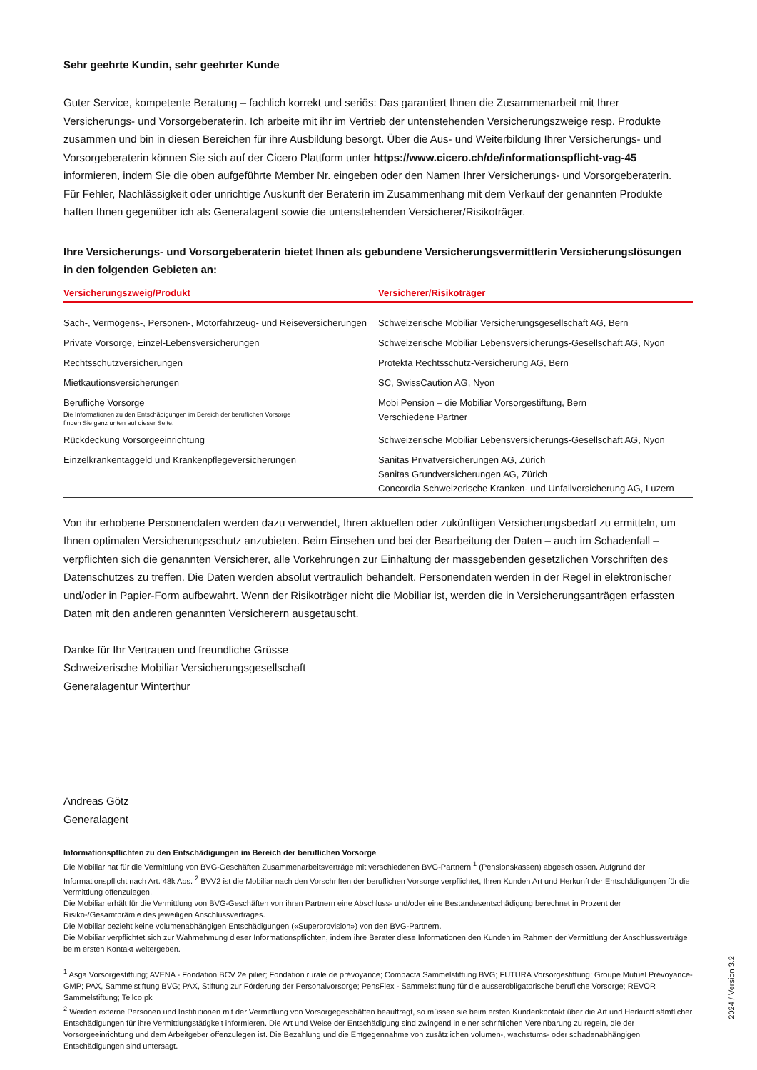Sehr geehrte Kundin, sehr geehrter Kunde
Guter Service, kompetente Beratung – fachlich korrekt und seriös: Das garantiert Ihnen die Zusammenarbeit mit Ihrer Versicherungs- und Vorsorgeberaterin. Ich arbeite mit ihr im Vertrieb der untenstehenden Versicherungszweige resp. Produkte zusammen und bin in diesen Bereichen für ihre Ausbildung besorgt. Über die Aus- und Weiterbildung Ihrer Versicherungs- und Vorsorgeberaterin können Sie sich auf der Cicero Plattform unter https://www.cicero.ch/de/informationspflicht-vag-45 informieren, indem Sie die oben aufgeführte Member Nr. eingeben oder den Namen Ihrer Versicherungs- und Vorsorgeberaterin.
Für Fehler, Nachlässigkeit oder unrichtige Auskunft der Beraterin im Zusammenhang mit dem Verkauf der genannten Produkte haften Ihnen gegenüber ich als Generalagent sowie die untenstehenden Versicherer/Risikoträger.
Ihre Versicherungs- und Vorsorgeberaterin bietet Ihnen als gebundene Versicherungsvermittlerin Versicherungslösungen in den folgenden Gebieten an:
| Versicherungszweig/Produkt | Versicherer/Risikoträger |
| --- | --- |
| Sach-, Vermögens-, Personen-, Motorfahrzeug- und Reiseversicherungen | Schweizerische Mobiliar Versicherungsgesellschaft AG, Bern |
| Private Vorsorge, Einzel-Lebensversicherungen | Schweizerische Mobiliar Lebensversicherungs-Gesellschaft AG, Nyon |
| Rechtsschutzversicherungen | Protekta Rechtsschutz-Versicherung AG, Bern |
| Mietkautionsversicherungen | SC, SwissCaution AG, Nyon |
| Berufliche Vorsorge Die Informationen zu den Entschädigungen im Bereich der beruflichen Vorsorge finden Sie ganz unten auf dieser Seite. | Mobi Pension – die Mobiliar Vorsorgestiftung, Bern Verschiedene Partner |
| Rückdeckung Vorsorgeeinrichtung | Schweizerische Mobiliar Lebensversicherungs-Gesellschaft AG, Nyon |
| Einzelkrankentaggeld und Krankenpflegeversicherungen | Sanitas Privatversicherungen AG, Zürich Sanitas Grundversicherungen AG, Zürich Concordia Schweizerische Kranken- und Unfallversicherung AG, Luzern |
Von ihr erhobene Personendaten werden dazu verwendet, Ihren aktuellen oder zukünftigen Versicherungsbedarf zu ermitteln, um Ihnen optimalen Versicherungsschutz anzubieten. Beim Einsehen und bei der Bearbeitung der Daten – auch im Schadenfall – verpflichten sich die genannten Versicherer, alle Vorkehrungen zur Einhaltung der massgebenden gesetzlichen Vorschriften des Datenschutzes zu treffen. Die Daten werden absolut vertraulich behandelt. Personendaten werden in der Regel in elektronischer und/oder in Papier-Form aufbewahrt. Wenn der Risikoträger nicht die Mobiliar ist, werden die in Versicherungsanträgen erfassten Daten mit den anderen genannten Versicherern ausgetauscht.
Danke für Ihr Vertrauen und freundliche Grüsse
Schweizerische Mobiliar Versicherungsgesellschaft
Generalagentur Winterthur
Andreas Götz
Generalagent
Informationspflichten zu den Entschädigungen im Bereich der beruflichen Vorsorge
Die Mobiliar hat für die Vermittlung von BVG-Geschäften Zusammenarbeitsverträge mit verschiedenen BVG-Partnern <sup>1</sup> (Pensionskassen) abgeschlossen. Aufgrund der Informationspflicht nach Art. 48k Abs. <sup>2</sup> BVV2 ist die Mobiliar nach den Vorschriften der beruflichen Vorsorge verpflichtet, Ihren Kunden Art und Herkunft der Entschädigungen für die Vermittlung offenzulegen.
Die Mobiliar erhält für die Vermittlung von BVG-Geschäften von ihren Partnern eine Abschluss- und/oder eine Bestandesentschädigung berechnet in Prozent der Risiko-/Gesamtprämie des jeweiligen Anschlussvertrages.
Die Mobiliar bezieht keine volumenabhängigen Entschädigungen («Superprovision») von den BVG-Partnern.
Die Mobiliar verpflichtet sich zur Wahrnehmung dieser Informationspflichten, indem ihre Berater diese Informationen den Kunden im Rahmen der Vermittlung der Anschlussverträge beim ersten Kontakt weitergeben.
<sup>1</sup> Asga Vorsorgestiftung; AVENA - Fondation BCV 2e pilier; Fondation rurale de prévoyance; Compacta Sammelstiftung BVG; FUTURA Vorsorgestiftung; Groupe Mutuel Prévoyance-GMP; PAX, Sammelstiftung BVG; PAX, Stiftung zur Förderung der Personalvorsorge; PensFlex - Sammelstiftung für die ausserobligatorische berufliche Vorsorge; REVOR Sammelstiftung; Tellco pk
<sup>2</sup> Werden externe Personen und Institutionen mit der Vermittlung von Vorsorgegeschäften beauftragt, so müssen sie beim ersten Kundenkontakt über die Art und Herkunft sämtlicher Entschädigungen für ihre Vermittlungstätigkeit informieren. Die Art und Weise der Entschädigung sind zwingend in einer schriftlichen Vereinbarung zu regeln, die der Vorsorgeeinrichtung und dem Arbeitgeber offenzulegen ist. Die Bezahlung und die Entgegennahme von zusätzlichen volumen-, wachstums- oder schadenabhängigen Entschädigungen sind untersagt.
2024 / Version 3.2